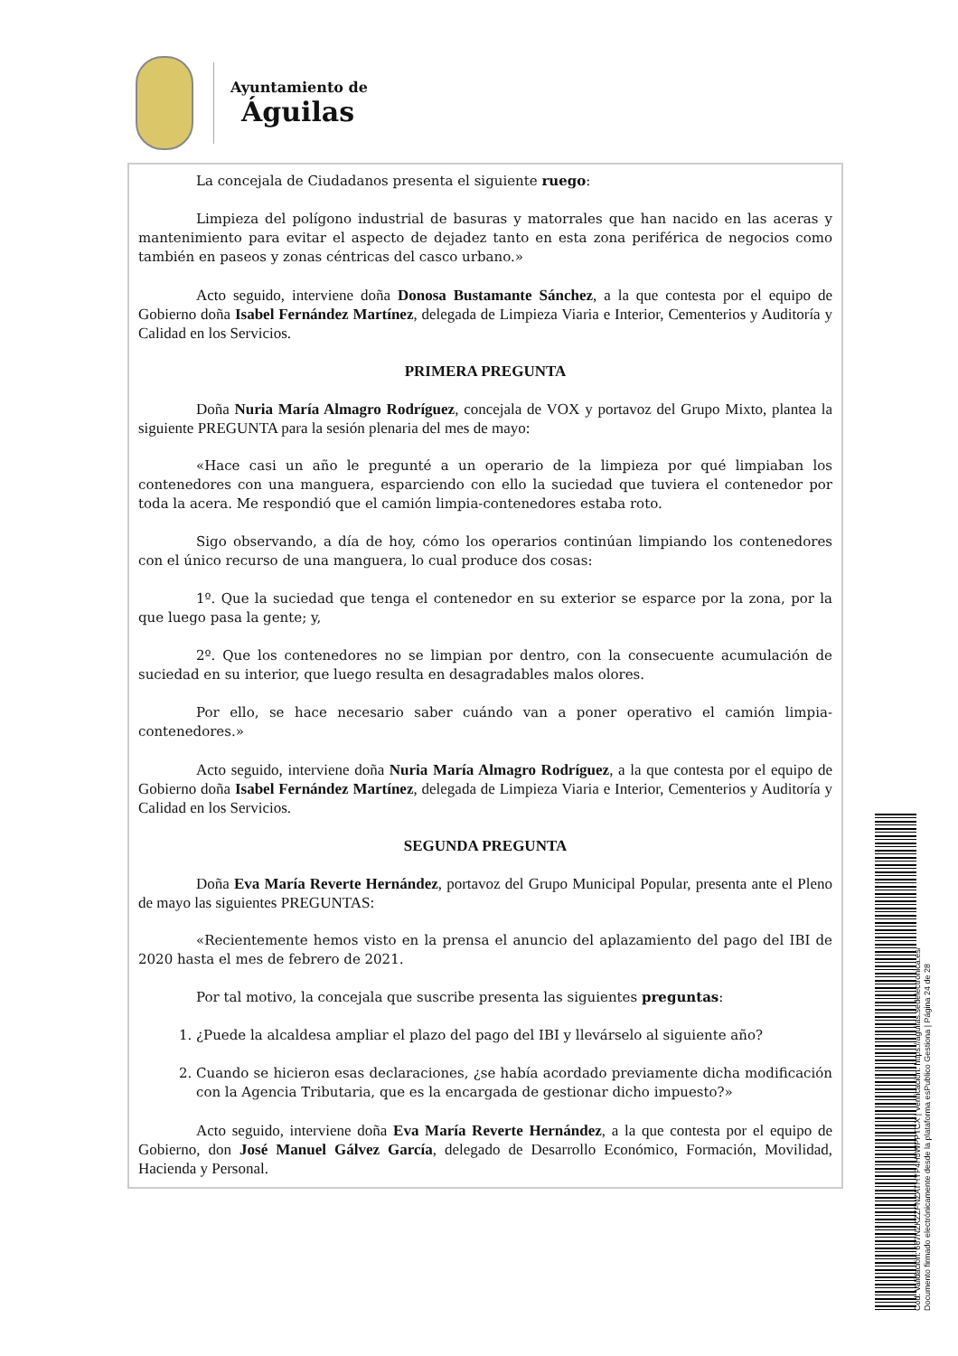Ayuntamiento de
Águilas
La concejala de Ciudadanos presenta el siguiente ruego:
Limpieza del polígono industrial de basuras y matorrales que han nacido en las aceras y mantenimiento para evitar el aspecto de dejadez tanto en esta zona periférica de negocios como también en paseos y zonas céntricas del casco urbano.»
Acto seguido, interviene doña Donosa Bustamante Sánchez, a la que contesta por el equipo de Gobierno doña Isabel Fernández Martínez, delegada de Limpieza Viaria e Interior, Cementerios y Auditoría y Calidad en los Servicios.
PRIMERA PREGUNTA
Doña Nuria María Almagro Rodríguez, concejala de VOX y portavoz del Grupo Mixto, plantea la siguiente PREGUNTA para la sesión plenaria del mes de mayo:
«Hace casi un año le pregunté a un operario de la limpieza por qué limpiaban los contenedores con una manguera, esparciendo con ello la suciedad que tuviera el contenedor por toda la acera. Me respondió que el camión limpia-contenedores estaba roto.
Sigo observando, a día de hoy, cómo los operarios continúan limpiando los contenedores con el único recurso de una manguera, lo cual produce dos cosas:
1º. Que la suciedad que tenga el contenedor en su exterior se esparce por la zona, por la que luego pasa la gente; y,
2º. Que los contenedores no se limpian por dentro, con la consecuente acumulación de suciedad en su interior, que luego resulta en desagradables malos olores.
Por ello, se hace necesario saber cuándo van a poner operativo el camión limpia-contenedores.»
Acto seguido, interviene doña Nuria María Almagro Rodríguez, a la que contesta por el equipo de Gobierno doña Isabel Fernández Martínez, delegada de Limpieza Viaria e Interior, Cementerios y Auditoría y Calidad en los Servicios.
SEGUNDA PREGUNTA
Doña Eva María Reverte Hernández, portavoz del Grupo Municipal Popular, presenta ante el Pleno de mayo las siguientes PREGUNTAS:
«Recientemente hemos visto en la prensa el anuncio del aplazamiento del pago del IBI de 2020 hasta el mes de febrero de 2021.
Por tal motivo, la concejala que suscribe presenta las siguientes preguntas:
1. ¿Puede la alcaldesa ampliar el plazo del pago del IBI y llevárselo al siguiente año?
2. Cuando se hicieron esas declaraciones, ¿se había acordado previamente dicha modificación con la Agencia Tributaria, que es la encargada de gestionar dicho impuesto?»
Acto seguido, interviene doña Eva María Reverte Hernández, a la que contesta por el equipo de Gobierno, don José Manuel Gálvez García, delegado de Desarrollo Económico, Formación, Movilidad, Hacienda y Personal.
Cód. Validación: 667NZKZZFNZATHYP4H5WPPTCX | Verificación: https://aguilas.sedelectronica.es/
Documento firmado electrónicamente desde la plataforma esPublico Gestiona | Página 24 de 28